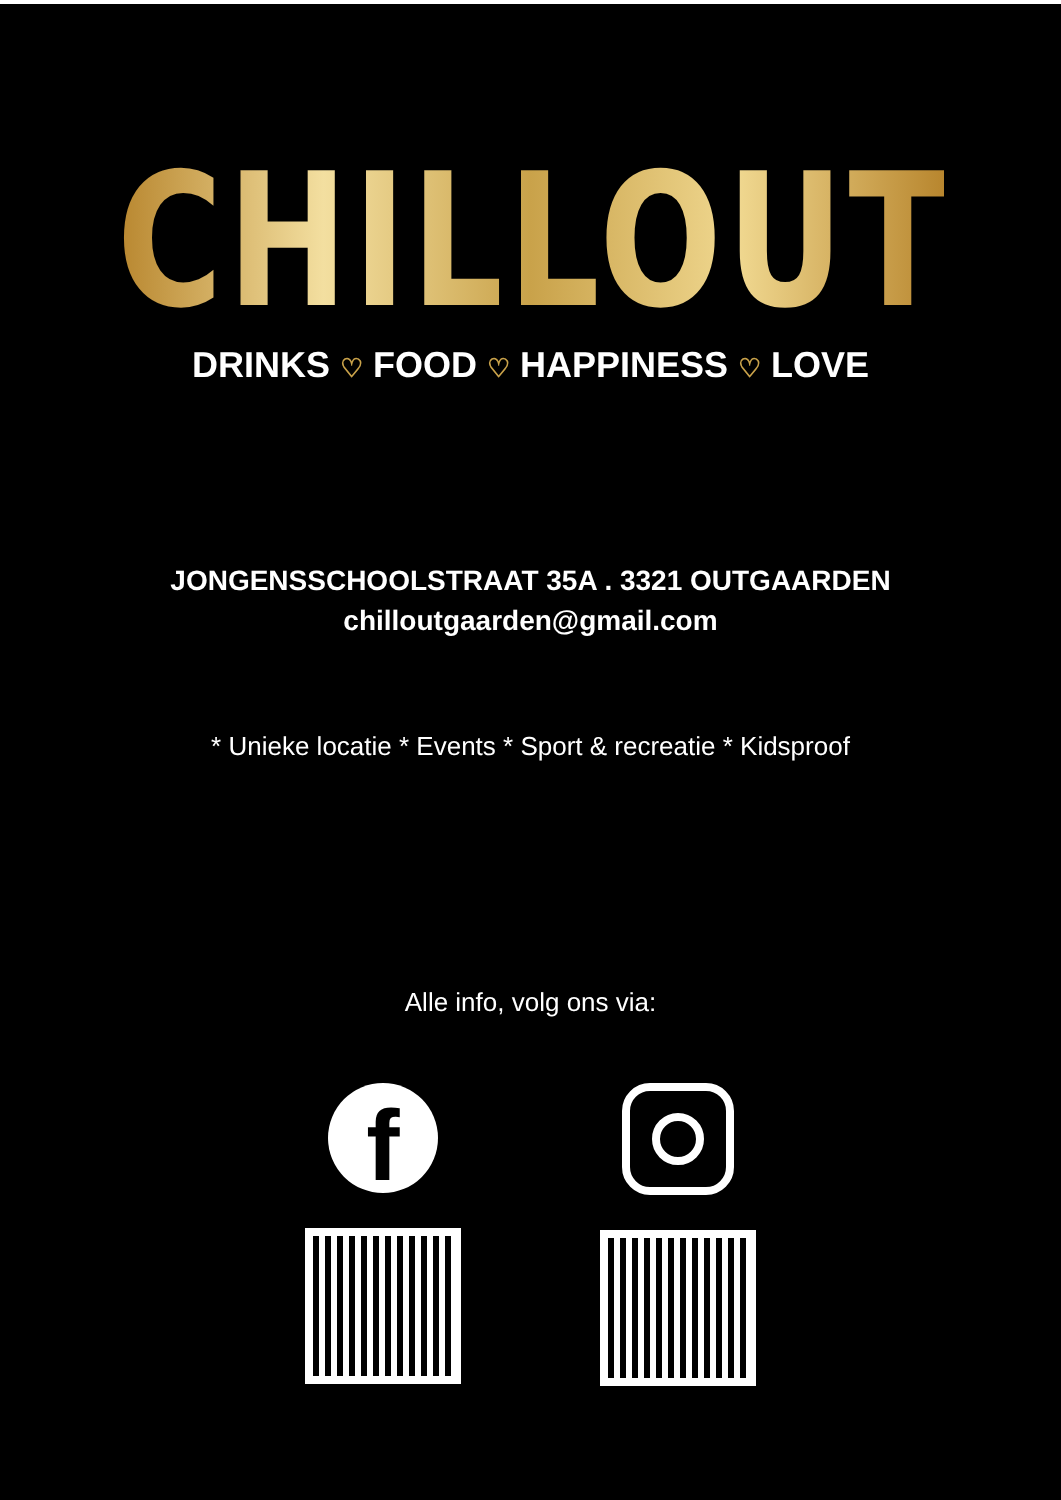CHILLOUT
DRINKS ♡ FOOD ♡ HAPPINESS ♡ LOVE
JONGENSSCHOOLSTRAAT 35A . 3321 OUTGAARDEN
chilloutgaarden@gmail.com
* Unieke locatie * Events * Sport & recreatie * Kidsproof
Alle info, volg ons via:
f